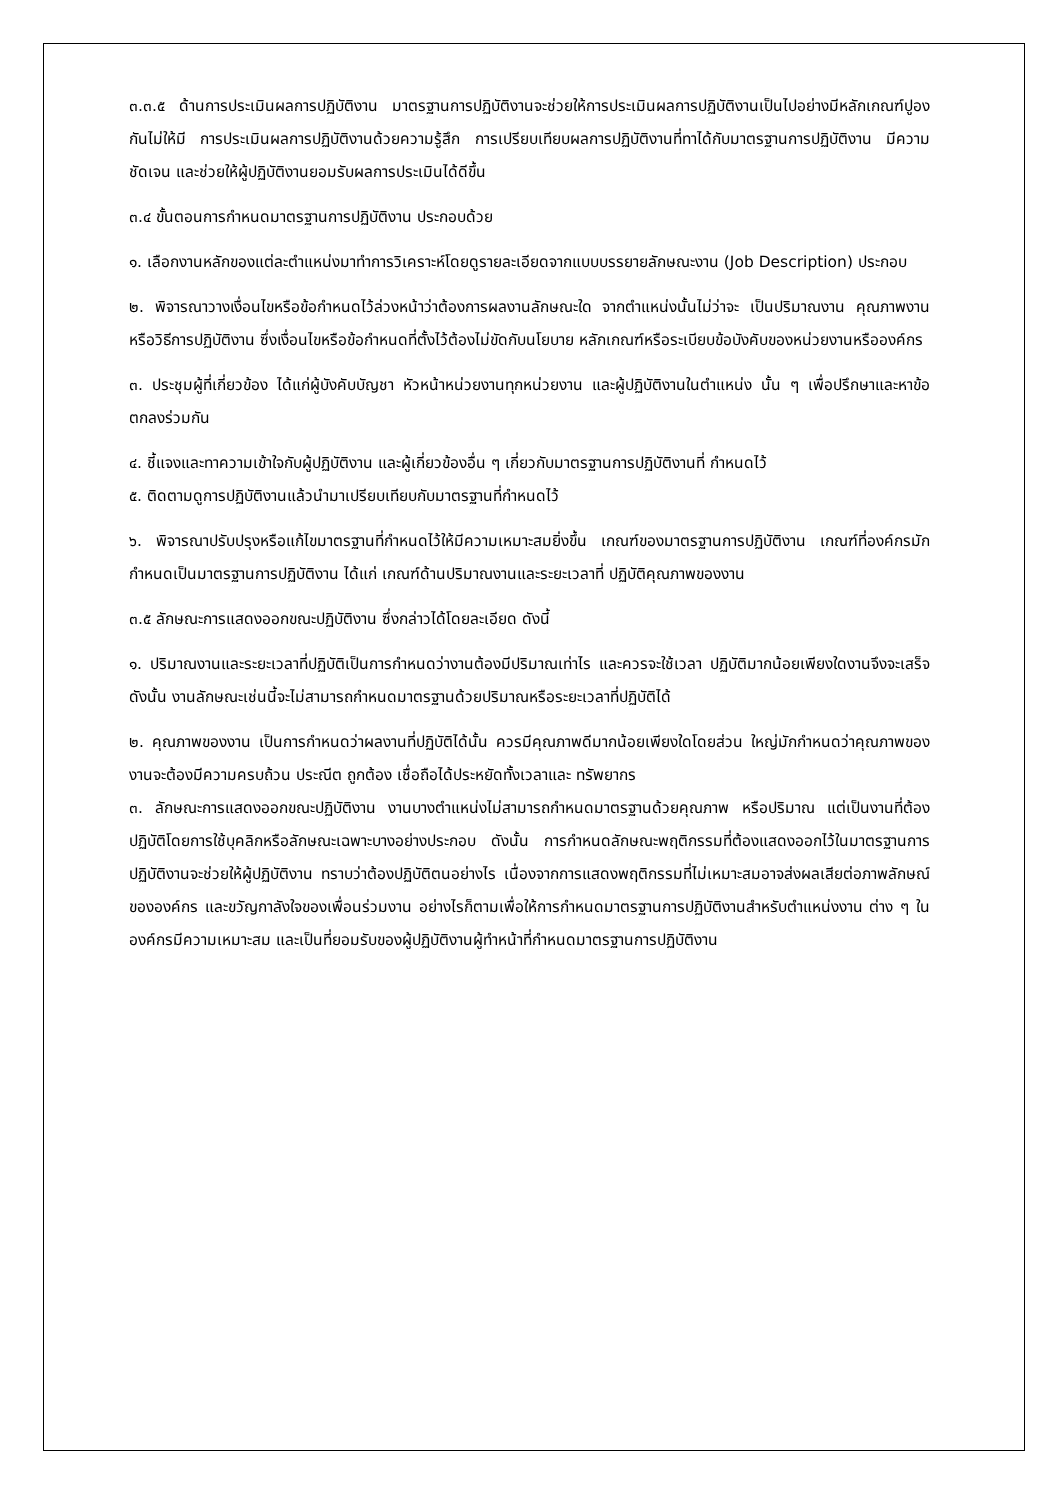๓.๓.๕ ด้านการประเมินผลการปฏิบัติงาน มาตรฐานการปฏิบัติงานจะช่วยให้การประเมินผลการปฏิบัติงานเป็นไปอย่างมีหลักเกณฑ์ปูองกันไม่ให้มี การประเมินผลการปฏิบัติงานด้วยความรู้สึก การเปรียบเทียบผลการปฏิบัติงานที่ทาได้กับมาตรฐานการปฏิบัติงาน มีความชัดเจน และช่วยให้ผู้ปฏิบัติงานยอมรับผลการประเมินได้ดีขึ้น
๓.๔ ขั้นตอนการกำหนดมาตรฐานการปฏิบัติงาน ประกอบด้วย
๑. เลือกงานหลักของแต่ละตำแหน่งมาทำการวิเคราะห์โดยดูรายละเอียดจากแบบบรรยายลักษณะงาน (Job Description) ประกอบ
๒. พิจารณาวางเงื่อนไขหรือข้อกำหนดไว้ล่วงหน้าว่าต้องการผลงานลักษณะใด จากตำแหน่งนั้นไม่ว่าจะ เป็นปริมาณงาน คุณภาพงาน หรือวิธีการปฏิบัติงาน ซึ่งเงื่อนไขหรือข้อกำหนดที่ตั้งไว้ต้องไม่ขัดกับนโยบาย หลักเกณฑ์หรือระเบียบข้อบังคับของหน่วยงานหรือองค์กร
๓. ประชุมผู้ที่เกี่ยวข้อง ได้แก่ผู้บังคับบัญชา หัวหน้าหน่วยงานทุกหน่วยงาน และผู้ปฏิบัติงานในตำแหน่ง นั้น ๆ เพื่อปรึกษาและหาข้อตกลงร่วมกัน
๔. ชี้แจงและทาความเข้าใจกับผู้ปฏิบัติงาน และผู้เกี่ยวข้องอื่น ๆ เกี่ยวกับมาตรฐานการปฏิบัติงานที่ กำหนดไว้
๕. ติดตามดูการปฏิบัติงานแล้วนำมาเปรียบเทียบกับมาตรฐานที่กำหนดไว้
๖. พิจารณาปรับปรุงหรือแก้ไขมาตรฐานที่กำหนดไว้ให้มีความเหมาะสมยิ่งขึ้น เกณฑ์ของมาตรฐานการปฏิบัติงาน เกณฑ์ที่องค์กรมักกำหนดเป็นมาตรฐานการปฏิบัติงาน ได้แก่ เกณฑ์ด้านปริมาณงานและระยะเวลาที่ ปฏิบัติคุณภาพของงาน
๓.๕ ลักษณะการแสดงออกขณะปฏิบัติงาน ซึ่งกล่าวได้โดยละเอียด ดังนี้
๑. ปริมาณงานและระยะเวลาที่ปฏิบัติเป็นการกำหนดว่างานต้องมีปริมาณเท่าไร และควรจะใช้เวลา ปฏิบัติมากน้อยเพียงใดงานจึงจะเสร็จ ดังนั้น งานลักษณะเช่นนี้จะไม่สามารถกำหนดมาตรฐานด้วยปริมาณหรือระยะเวลาที่ปฏิบัติได้
๒. คุณภาพของงาน เป็นการกำหนดว่าผลงานที่ปฏิบัติได้นั้น ควรมีคุณภาพดีมากน้อยเพียงใดโดยส่วน ใหญ่มักกำหนดว่าคุณภาพของงานจะต้องมีความครบถ้วน ประณีต ถูกต้อง เชื่อถือได้ประหยัดทั้งเวลาและ ทรัพยากร
๓. ลักษณะการแสดงออกขณะปฏิบัติงาน งานบางตำแหน่งไม่สามารถกำหนดมาตรฐานด้วยคุณภาพ หรือปริมาณ แต่เป็นงานที่ต้องปฏิบัติโดยการใช้บุคลิกหรือลักษณะเฉพาะบางอย่างประกอบ ดังนั้น การกำหนดลักษณะพฤติกรรมที่ต้องแสดงออกไว้ในมาตรฐานการปฏิบัติงานจะช่วยให้ผู้ปฏิบัติงาน ทราบว่าต้องปฏิบัติตนอย่างไร เนื่องจากการแสดงพฤติกรรมที่ไม่เหมาะสมอาจส่งผลเสียต่อภาพลักษณ์ขององค์กร และขวัญกาลังใจของเพื่อนร่วมงาน อย่างไรก็ตามเพื่อให้การกำหนดมาตรฐานการปฏิบัติงานสำหรับตำแหน่งงาน ต่าง ๆ ในองค์กรมีความเหมาะสม และเป็นที่ยอมรับของผู้ปฏิบัติงานผู้ทำหน้าที่กำหนดมาตรฐานการปฏิบัติงาน